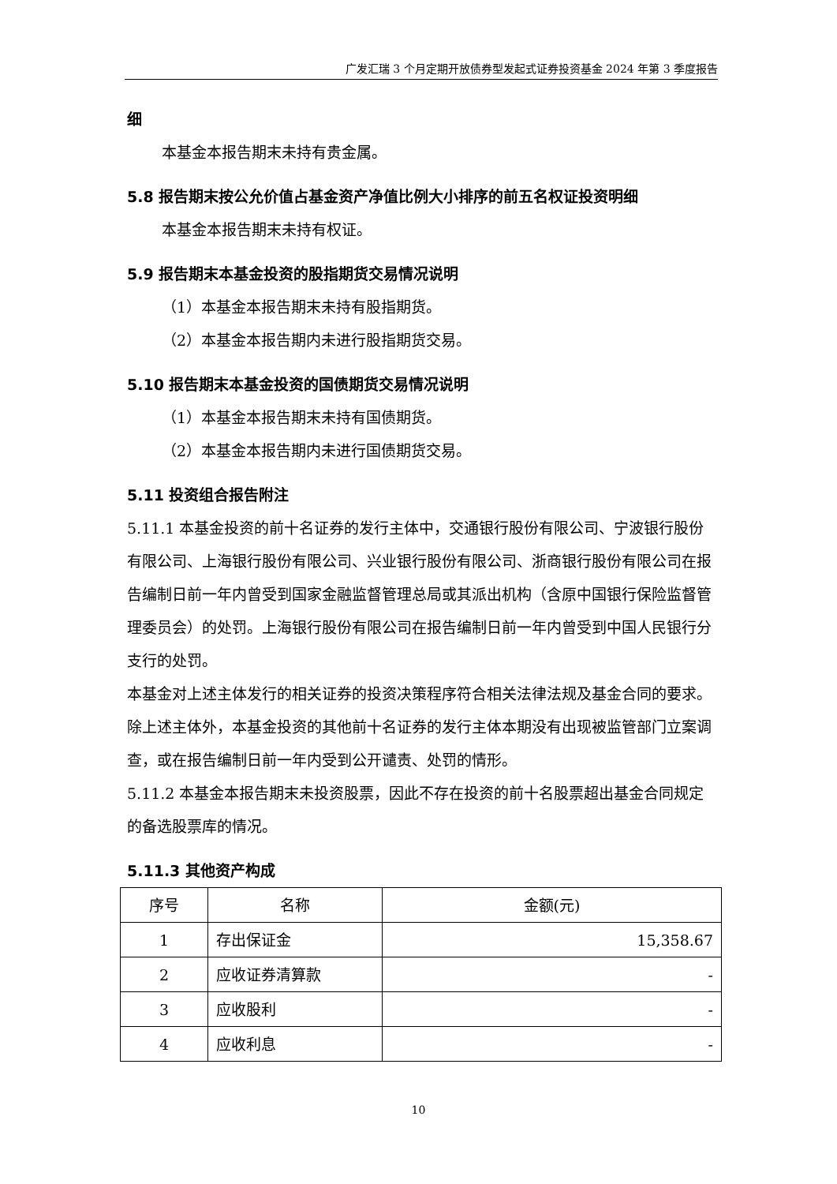广发汇瑞 3 个月定期开放债券型发起式证券投资基金 2024 年第 3 季度报告
细
本基金本报告期末未持有贵金属。
5.8 报告期末按公允价值占基金资产净值比例大小排序的前五名权证投资明细
本基金本报告期末未持有权证。
5.9 报告期末本基金投资的股指期货交易情况说明
（1）本基金本报告期末未持有股指期货。
（2）本基金本报告期内未进行股指期货交易。
5.10 报告期末本基金投资的国债期货交易情况说明
（1）本基金本报告期末未持有国债期货。
（2）本基金本报告期内未进行国债期货交易。
5.11 投资组合报告附注
5.11.1 本基金投资的前十名证券的发行主体中，交通银行股份有限公司、宁波银行股份有限公司、上海银行股份有限公司、兴业银行股份有限公司、浙商银行股份有限公司在报告编制日前一年内曾受到国家金融监督管理总局或其派出机构（含原中国银行保险监督管理委员会）的处罚。上海银行股份有限公司在报告编制日前一年内曾受到中国人民银行分支行的处罚。
本基金对上述主体发行的相关证券的投资决策程序符合相关法律法规及基金合同的要求。除上述主体外，本基金投资的其他前十名证券的发行主体本期没有出现被监管部门立案调查，或在报告编制日前一年内受到公开谴责、处罚的情形。
5.11.2 本基金本报告期末未投资股票，因此不存在投资的前十名股票超出基金合同规定的备选股票库的情况。
5.11.3 其他资产构成
| 序号 | 名称 | 金额(元) |
| --- | --- | --- |
| 1 | 存出保证金 | 15,358.67 |
| 2 | 应收证券清算款 | - |
| 3 | 应收股利 | - |
| 4 | 应收利息 | - |
10